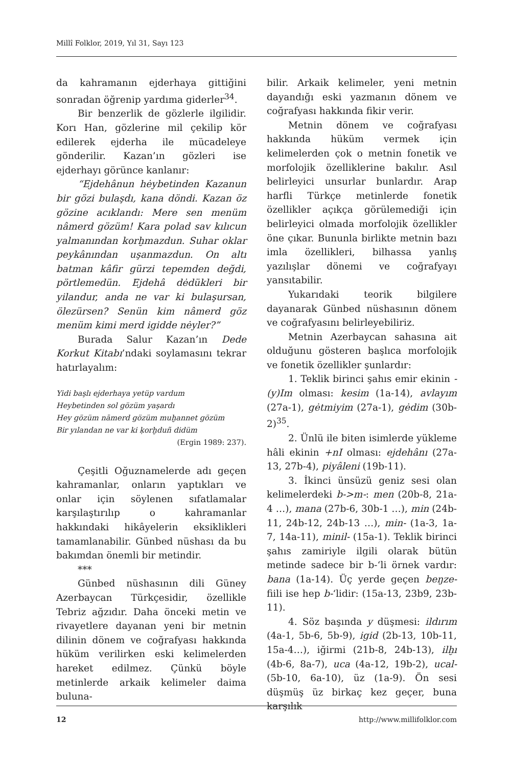Millî Folklor, 2019, Yıl 31, Sayı 123
da kahramanın ejderhaya gittiğini sonradan öğrenip yardıma giderler<sup>34</sup>.
Bir benzerlik de gözlerle ilgilidir. Korı Han, gözlerine mil çekilip kör edilerek ejderha ile mücadeleye gönderilir. Kazan’ın gözleri ise ejderhayı görünce kanlanır:
“Ejdehânun hėybetinden Kazanun bir gözi bulaşdı, kana döndi. Kazan öz gözine acıklandı: Mere sen menüm nâmerd gözüm! Kara polad sav kılıcun yalmanından korḫmazdun. Suhar oklar peykânından uşanmazdun. On altı batman kâfir gürzi tepemden değdi, pörtlemedün. Ejdehâ dėdükleri bir yilandur, anda ne var ki bulaşursan, ölezürsen? Senün kim nâmerd göz menüm kimi merd igidde nėyler?”
Burada Salur Kazan’ın Dede Korkut Kitabı’ndaki soylamasını tekrar hatırlayalım:
Yidi başlı ejderhaya yetüp vardum
Heybetinden sol gözüm yaşardı
Hey gözüm nāmerd gözüm muḫannet gözüm
Bir yılandan ne var ki ḳorḫduñ didüm
(Ergin 1989: 237).
Çeşitli Oğuznamelerde adı geçen kahramanlar, onların yaptıkları ve onlar için söylenen sıfatlamalar karşılaştırılıp o kahramanlar hakkındaki hikâyelerin eksiklikleri tamamlanabilir. Günbed nüshası da bu bakımdan önemli bir metindir.
***
Günbed nüshasının dili Güney Azerbaycan Türkçesidir, özellikle Tebriz ağzıdır. Daha önceki metin ve rivayetlere dayanan yeni bir metnin dilinin dönem ve coğrafyası hakkında hüküm verilirken eski kelimelerden hareket edilmez. Çünkü böyle metinlerde arkaik kelimeler daima buluna-
bilir. Arkaik kelimeler, yeni metnin dayandığı eski yazmanın dönem ve coğrafyası hakkında fikir verir.
Metnin dönem ve coğrafyası hakkında hüküm vermek için kelimelerden çok o metnin fonetik ve morfolojik özelliklerine bakılır. Asıl belirleyici unsurlar bunlardır. Arap harfli Türkçe metinlerde fonetik özellikler açıkça görülemediği için belirleyici olmada morfolojik özellikler öne çıkar. Bununla birlikte metnin bazı imla özellikleri, bilhassa yanlış yazılışlar dönemi ve coğrafyayı yansıtabilir.
Yukarıdaki teorik bilgilere dayanarak Günbed nüshasının dönem ve coğrafyasını belirleyebiliriz.
Metnin Azerbaycan sahasına ait olduğunu gösteren başlıca morfolojik ve fonetik özellikler şunlardır:
1. Teklik birinci şahıs emir ekinin -(y)Im olması: kesim (1a-14), avlayım (27a-1), gėtmiyim (27a-1), gėdim (30b-2)<sup>35</sup>.
2. Ünlü ile biten isimlerde yükleme hâli ekinin +nI olması: ejdehânı (27a-13, 27b-4), piyâleni (19b-11).
3. İkinci ünsüzü geniz sesi olan kelimelerdeki b->m-: men (20b-8, 21a-4 …), mana (27b-6, 30b-1 …), min (24b-11, 24b-12, 24b-13 …), min- (1a-3, 1a-7, 14a-11), minil- (15a-1). Teklik birinci şahıs zamiriyle ilgili olarak bütün metinde sadece bir b-‘li örnek vardır: bana (1a-14). Üç yerde geçen beŋze- fiili ise hep b-‘lidir: (15a-13, 23b9, 23b-11).
4. Söz başında y düşmesi: ildırım (4a-1, 5b-6, 5b-9), igid (2b-13, 10b-11, 15a-4…), iğirmi (21b-8, 24b-13), ilḫı (4b-6, 8a-7), uca (4a-12, 19b-2), ucal- (5b-10, 6a-10), üz (1a-9). Ön sesi düşmüş üz birkaç kez geçer, buna karşılık
12 http://www.millifolklor.com